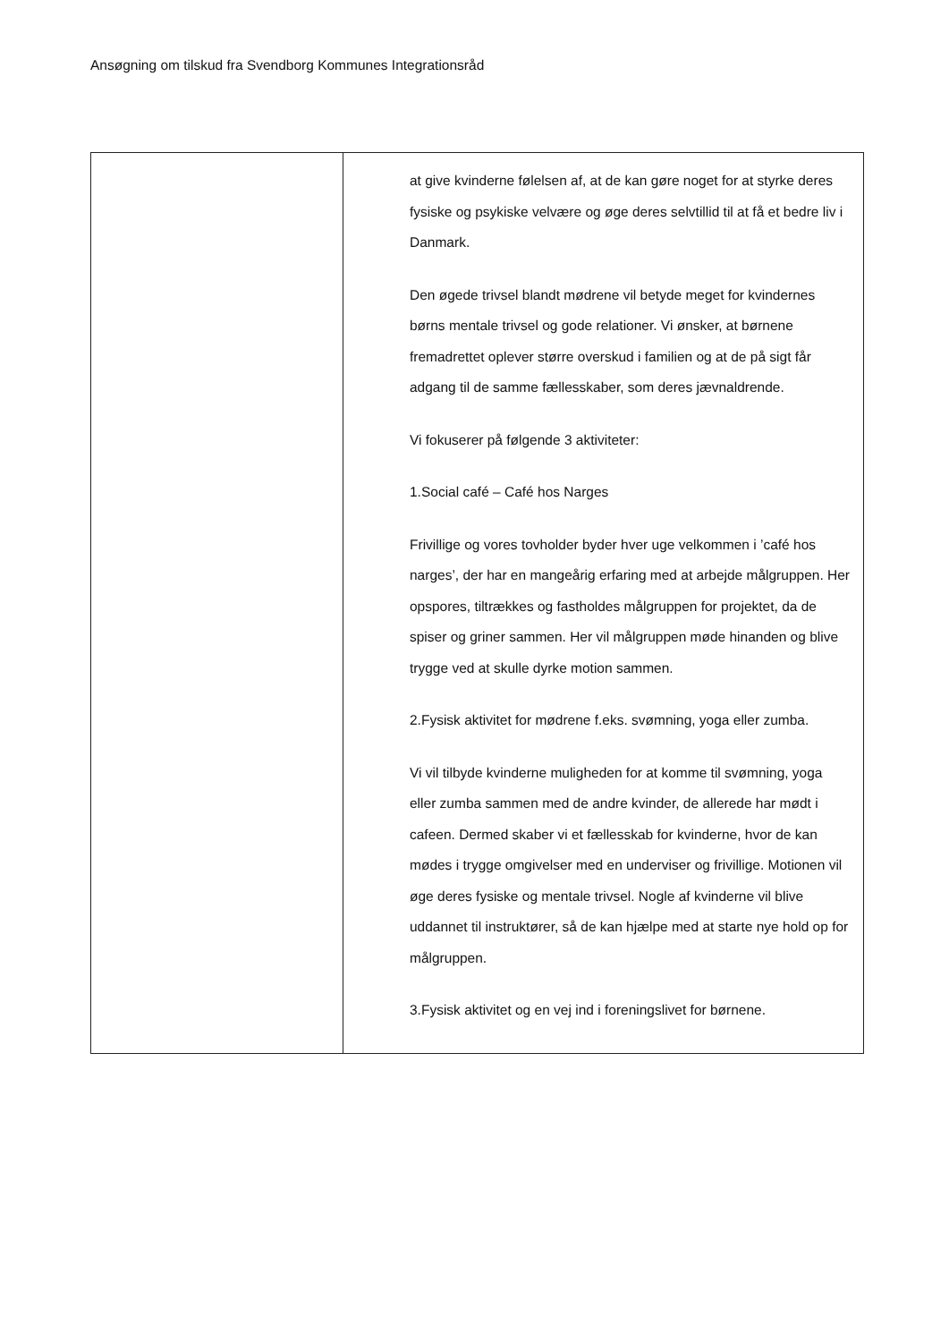Ansøgning om tilskud fra Svendborg Kommunes Integrationsråd
| | at give kvinderne følelsen af, at de kan gøre noget for at styrke deres fysiske og psykiske velvære og øge deres selvtillid til at få et bedre liv i Danmark. Den øgede trivsel blandt mødrene vil betyde meget for kvindernes børns mentale trivsel og gode relationer. Vi ønsker, at børnene fremadrettet oplever større overskud i familien og at de på sigt får adgang til de samme fællesskaber, som deres jævnaldrende. Vi fokuserer på følgende 3 aktiviteter: 1.Social café – Café hos Narges Frivillige og vores tovholder byder hver uge velkommen i ’café hos narges’, der har en mangeårig erfaring med at arbejde målgruppen. Her opspores, tiltrækkes og fastholdes målgruppen for projektet, da de spiser og griner sammen. Her vil målgruppen møde hinanden og blive trygge ved at skulle dyrke motion sammen. 2.Fysisk aktivitet for mødrene f.eks. svømning, yoga eller zumba. Vi vil tilbyde kvinderne muligheden for at komme til svømning, yoga eller zumba sammen med de andre kvinder, de allerede har mødt i cafeen. Dermed skaber vi et fællesskab for kvinderne, hvor de kan mødes i trygge omgivelser med en underviser og frivillige. Motionen vil øge deres fysiske og mentale trivsel. Nogle af kvinderne vil blive uddannet til instruktører, så de kan hjælpe med at starte nye hold op for målgruppen. 3.Fysisk aktivitet og en vej ind i foreningslivet for børnene. |